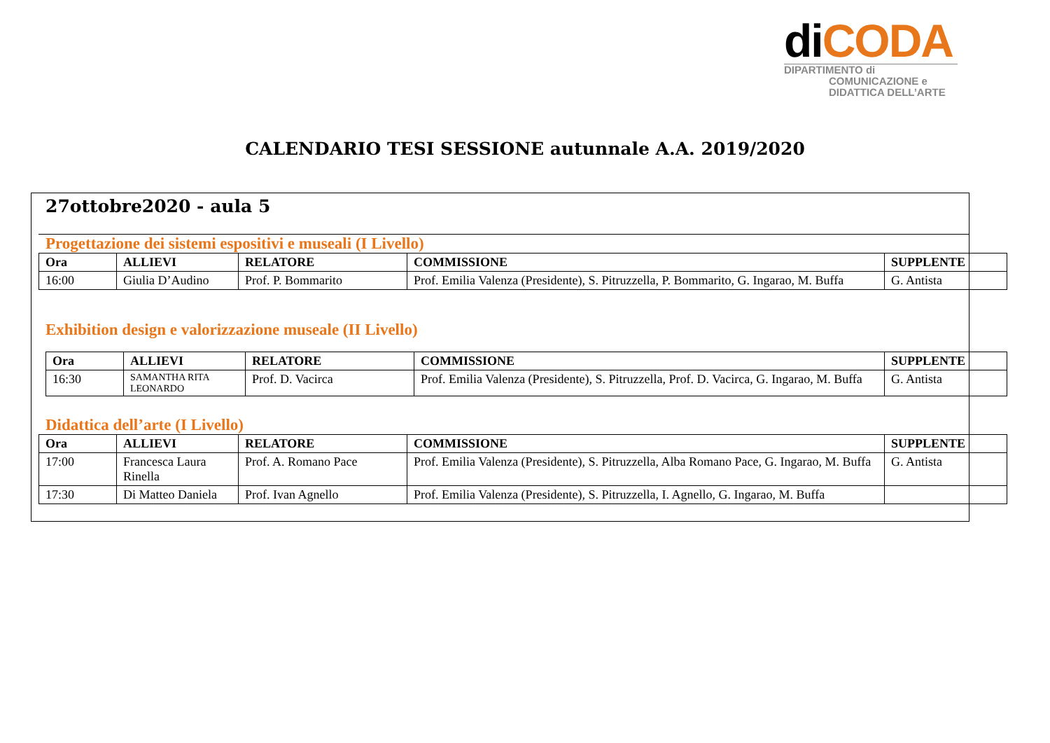diCODA
DIPARTIMENTO di
COMUNICAZIONE e
DIDATTICA DELL’ARTE
CALENDARIO TESI SESSIONE autunnale A.A. 2019/2020
27ottobre2020 - aula 5
Progettazione dei sistemi espositivi e museali (I Livello)
| Ora | ALLIEVI | RELATORE | COMMISSIONE | SUPPLENTE |
| --- | --- | --- | --- | --- |
| 16:00 | Giulia D’Audino | Prof. P. Bommarito | Prof. Emilia Valenza (Presidente), S. Pitruzzella, P. Bommarito, G. Ingarao, M. Buffa | G. Antista |
Exhibition design e valorizzazione museale (II Livello)
| Ora | ALLIEVI | RELATORE | COMMISSIONE | SUPPLENTE |
| --- | --- | --- | --- | --- |
| 16:30 | SAMANTHA RITA LEONARDO | Prof. D. Vacirca | Prof. Emilia Valenza (Presidente), S. Pitruzzella, Prof. D. Vacirca, G. Ingarao, M. Buffa | G. Antista |
Didattica dell’arte (I Livello)
| Ora | ALLIEVI | RELATORE | COMMISSIONE | SUPPLENTE |
| --- | --- | --- | --- | --- |
| 17:00 | Francesca Laura Rinella | Prof. A. Romano Pace | Prof. Emilia Valenza (Presidente), S. Pitruzzella, Alba Romano Pace, G. Ingarao, M. Buffa | G. Antista |
| 17:30 | Di Matteo Daniela | Prof. Ivan Agnello | Prof. Emilia Valenza (Presidente), S. Pitruzzella, I. Agnello, G. Ingarao, M. Buffa | |